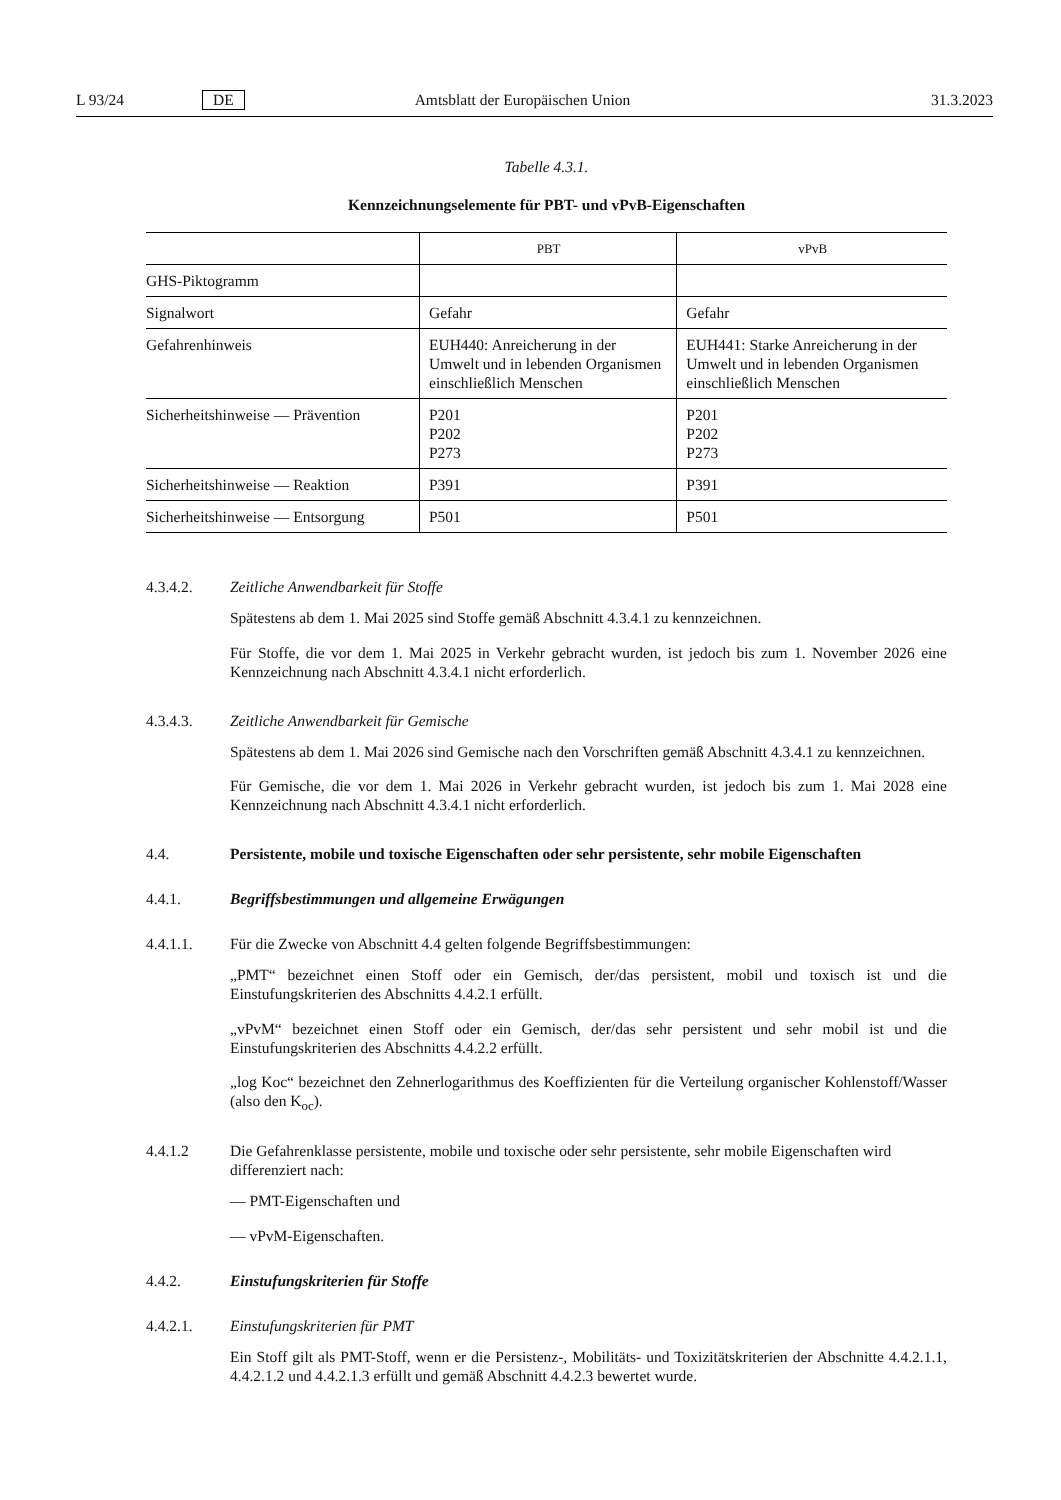L 93/24 DE Amtsblatt der Europäischen Union 31.3.2023
Tabelle 4.3.1.
Kennzeichnungselemente für PBT- und vPvB-Eigenschaften
| | PBT | vPvB |
| --- | --- | --- |
| GHS-Piktogramm | | |
| Signalwort | Gefahr | Gefahr |
| Gefahrenhinweis | EUH440: Anreicherung in der Umwelt und in lebenden Organismen einschließlich Menschen | EUH441: Starke Anreicherung in der Umwelt und in lebenden Organismen einschließlich Menschen |
| Sicherheitshinweise — Prävention | P201 P202 P273 | P201 P202 P273 |
| Sicherheitshinweise — Reaktion | P391 | P391 |
| Sicherheitshinweise — Entsorgung | P501 | P501 |
4.3.4.2. Zeitliche Anwendbarkeit für Stoffe
Spätestens ab dem 1. Mai 2025 sind Stoffe gemäß Abschnitt 4.3.4.1 zu kennzeichnen.
Für Stoffe, die vor dem 1. Mai 2025 in Verkehr gebracht wurden, ist jedoch bis zum 1. November 2026 eine Kennzeichnung nach Abschnitt 4.3.4.1 nicht erforderlich.
4.3.4.3. Zeitliche Anwendbarkeit für Gemische
Spätestens ab dem 1. Mai 2026 sind Gemische nach den Vorschriften gemäß Abschnitt 4.3.4.1 zu kennzeichnen.
Für Gemische, die vor dem 1. Mai 2026 in Verkehr gebracht wurden, ist jedoch bis zum 1. Mai 2028 eine Kennzeichnung nach Abschnitt 4.3.4.1 nicht erforderlich.
4.4. Persistente, mobile und toxische Eigenschaften oder sehr persistente, sehr mobile Eigenschaften
4.4.1. Begriffsbestimmungen und allgemeine Erwägungen
4.4.1.1. Für die Zwecke von Abschnitt 4.4 gelten folgende Begriffsbestimmungen:
„PMT“ bezeichnet einen Stoff oder ein Gemisch, der/das persistent, mobil und toxisch ist und die Einstufungskriterien des Abschnitts 4.4.2.1 erfüllt.
„vPvM“ bezeichnet einen Stoff oder ein Gemisch, der/das sehr persistent und sehr mobil ist und die Einstufungskriterien des Abschnitts 4.4.2.2 erfüllt.
„log Koc“ bezeichnet den Zehnerlogarithmus des Koeffizienten für die Verteilung organischer Kohlenstoff/Wasser (also den K<sub>oc</sub>).
4.4.1.2 Die Gefahrenklasse persistente, mobile und toxische oder sehr persistente, sehr mobile Eigenschaften wird differenziert nach:
— PMT-Eigenschaften und
— vPvM-Eigenschaften.
4.4.2. Einstufungskriterien für Stoffe
4.4.2.1. Einstufungskriterien für PMT
Ein Stoff gilt als PMT-Stoff, wenn er die Persistenz-, Mobilitäts- und Toxizitätskriterien der Abschnitte 4.4.2.1.1, 4.4.2.1.2 und 4.4.2.1.3 erfüllt und gemäß Abschnitt 4.4.2.3 bewertet wurde.